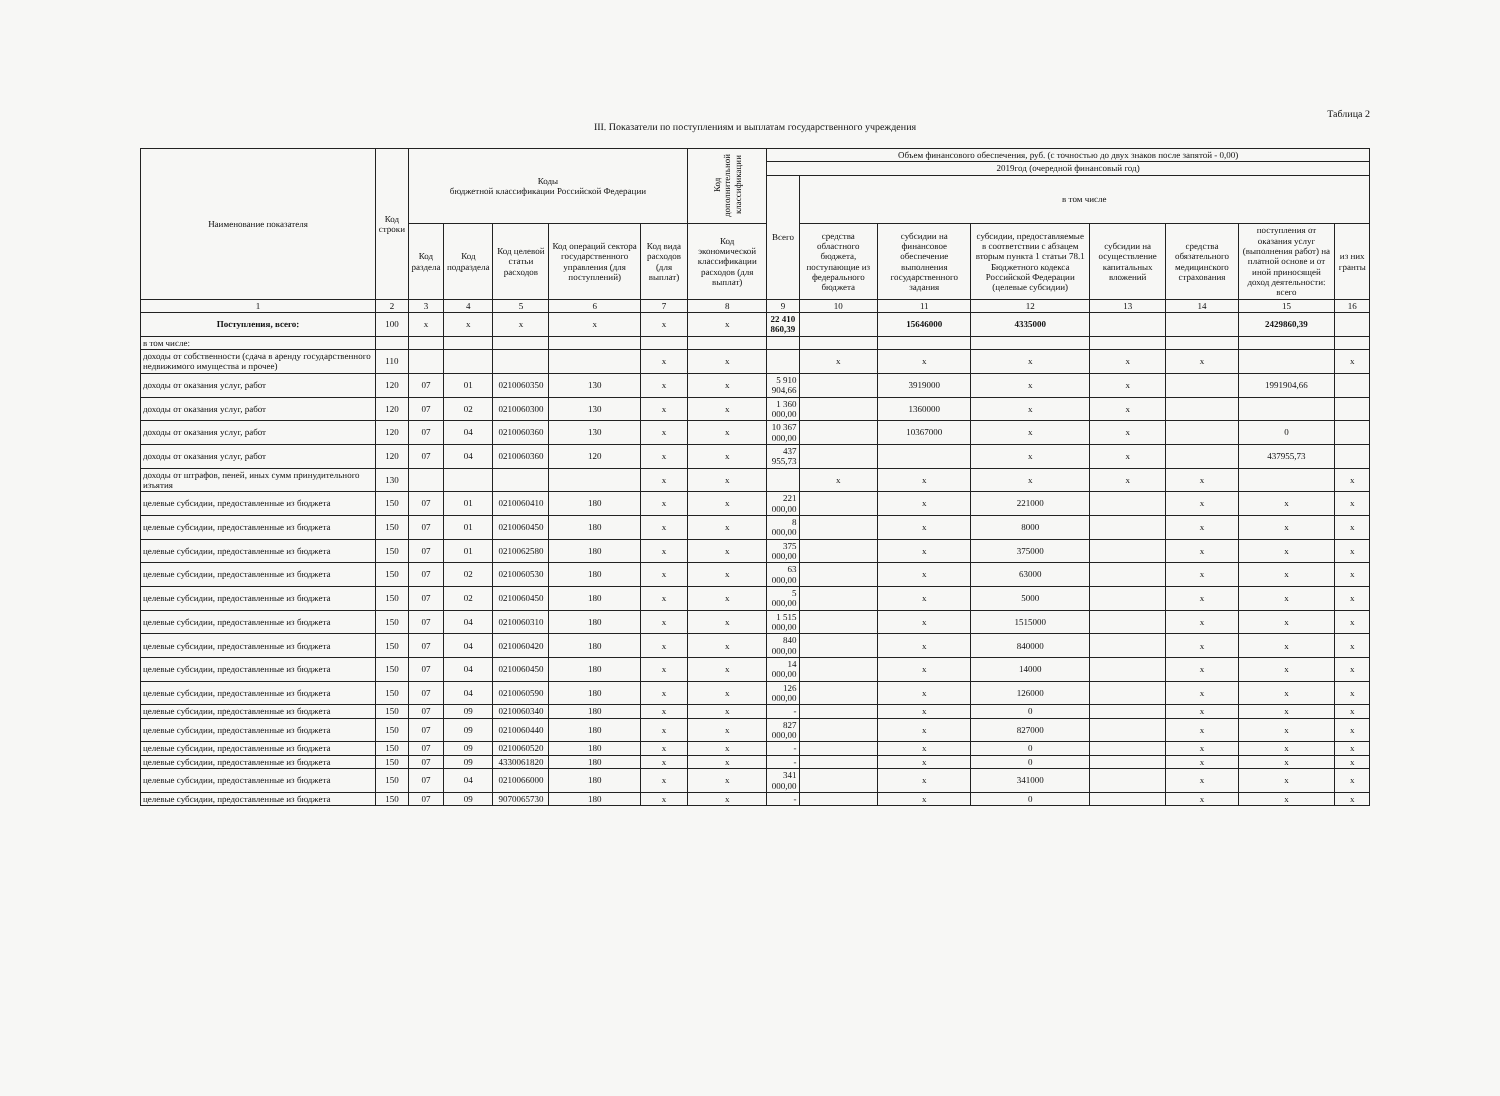Таблица 2
III. Показатели по поступлениям и выплатам государственного учреждения
| Наименование показателя | Код строки | Коды бюджетной классификации Российской Федерации | | | | | Код дополнительной классификации | Объем финансового обеспечения, руб. (с точностью до двух знаков после запятой - 0,00) | | | | | | | |
| --- | --- | --- | --- | --- | --- | --- | --- | --- | --- | --- | --- | --- | --- | --- | --- |
| | | | | | | | | 2019год (очередной финансовый год) | | | | | | | |
| | | | | | | | | Всего | в том числе | | | | | | |
| | | Код раздела | Код подраздела | Код целевой статьи расходов | Код операций сектора государственного управления (для поступлений) | Код вида расходов (для выплат) | Код экономической классификации расходов (для выплат) | | средства областного бюджета, поступающие из федерального бюджета | субсидии на финансовое обеспечение выполнения государственного задания | субсидии, предоставляемые в соответствии с абзацем вторым пункта 1 статьи 78.1 Бюджетного кодекса Российской Федерации (целевые субсидии) | субсидии на осуществление капитальных вложений | средства обязательного медицинского страхования | поступления от оказания услуг (выполнения работ) на платной основе и от иной приносящей доход деятельности: всего | из них гранты |
| 1 | 2 | 3 | 4 | 5 | 6 | 7 | 8 | 9 | 10 | 11 | 12 | 13 | 14 | 15 | 16 |
| Поступления, всего: | 100 | x | x | x | x | x | x | 22 410 860,39 | | 15646000 | 4335000 | | | 2429860,39 | |
| в том числе: | | | | | | | | | | | | | | | |
| доходы от собственности (сдача в аренду государственного недвижимого имущества и прочее) | 110 | | | | | x | x | | x | x | x | x | x | | x |
| доходы от оказания услуг, работ | 120 | 07 | 01 | 0210060350 | 130 | x | x | 5 910 904,66 | | 3919000 | x | x | | 1991904,66 | |
| доходы от оказания услуг, работ | 120 | 07 | 02 | 0210060300 | 130 | x | x | 1 360 000,00 | | 1360000 | x | x | | | |
| доходы от оказания услуг, работ | 120 | 07 | 04 | 0210060360 | 130 | x | x | 10 367 000,00 | | 10367000 | x | x | | 0 | |
| доходы от оказания услуг, работ | 120 | 07 | 04 | 0210060360 | 120 | x | x | 437 955,73 | | | x | x | | 437955,73 | |
| доходы от штрафов, пеней, иных сумм принудительного изъятия | 130 | | | | | x | x | | x | x | x | x | x | | x |
| целевые субсидии, предоставленные из бюджета | 150 | 07 | 01 | 0210060410 | 180 | x | x | 221 000,00 | | x | 221000 | | x | x | x |
| целевые субсидии, предоставленные из бюджета | 150 | 07 | 01 | 0210060450 | 180 | x | x | 8 000,00 | | x | 8000 | | x | x | x |
| целевые субсидии, предоставленные из бюджета | 150 | 07 | 01 | 0210062580 | 180 | x | x | 375 000,00 | | x | 375000 | | x | x | x |
| целевые субсидии, предоставленные из бюджета | 150 | 07 | 02 | 0210060530 | 180 | x | x | 63 000,00 | | x | 63000 | | x | x | x |
| целевые субсидии, предоставленные из бюджета | 150 | 07 | 02 | 0210060450 | 180 | x | x | 5 000,00 | | x | 5000 | | x | x | x |
| целевые субсидии, предоставленные из бюджета | 150 | 07 | 04 | 0210060310 | 180 | x | x | 1 515 000,00 | | x | 1515000 | | x | x | x |
| целевые субсидии, предоставленные из бюджета | 150 | 07 | 04 | 0210060420 | 180 | x | x | 840 000,00 | | x | 840000 | | x | x | x |
| целевые субсидии, предоставленные из бюджета | 150 | 07 | 04 | 0210060450 | 180 | x | x | 14 000,00 | | x | 14000 | | x | x | x |
| целевые субсидии, предоставленные из бюджета | 150 | 07 | 04 | 0210060590 | 180 | x | x | 126 000,00 | | x | 126000 | | x | x | x |
| целевые субсидии, предоставленные из бюджета | 150 | 07 | 09 | 0210060340 | 180 | x | x | - | | x | 0 | | x | x | x |
| целевые субсидии, предоставленные из бюджета | 150 | 07 | 09 | 0210060440 | 180 | x | x | 827 000,00 | | x | 827000 | | x | x | x |
| целевые субсидии, предоставленные из бюджета | 150 | 07 | 09 | 0210060520 | 180 | x | x | - | | x | 0 | | x | x | x |
| целевые субсидии, предоставленные из бюджета | 150 | 07 | 09 | 4330061820 | 180 | x | x | - | | x | 0 | | x | x | x |
| целевые субсидии, предоставленные из бюджета | 150 | 07 | 04 | 0210066000 | 180 | x | x | 341 000,00 | | x | 341000 | | x | x | x |
| целевые субсидии, предоставленные из бюджета | 150 | 07 | 09 | 9070065730 | 180 | x | x | - | | x | 0 | | x | x | x |